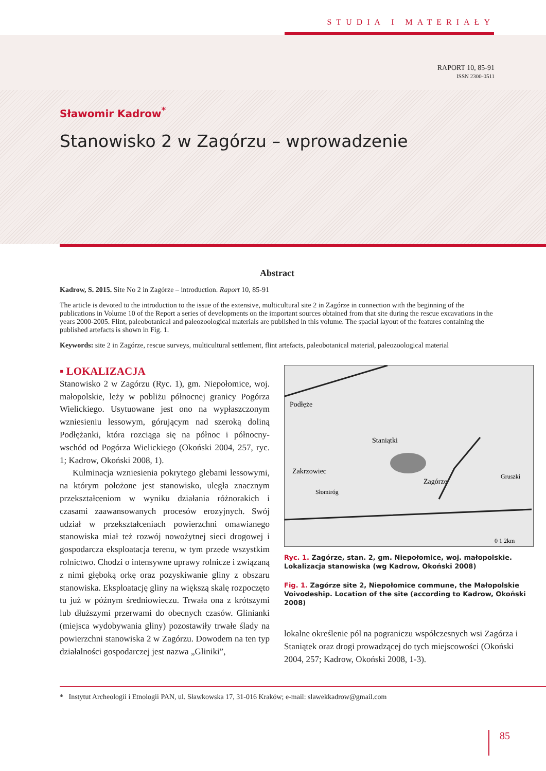STUDIA I MATERIAŁY
RAPORT 10, 85-91
ISSN 2300-0511
Sławomir Kadrow<sup>*</sup>
Stanowisko 2 w Zagórzu – wprowadzenie
Abstract
Kadrow, S. 2015. Site No 2 in Zagórze – introduction. Raport 10, 85-91
The article is devoted to the introduction to the issue of the extensive, multicultural site 2 in Zagórze in connection with the beginning of the publications in Volume 10 of the Report a series of developments on the important sources obtained from that site during the rescue excavations in the years 2000-2005. Flint, paleobotanical and paleozoological materials are published in this volume. The spacial layout of the features containing the published artefacts is shown in Fig. 1.
Keywords: site 2 in Zagórze, rescue surveys, multicultural settlement, flint artefacts, paleobotanical material, paleozoological material
▪ LOKALIZACJA
Stanowisko 2 w Zagórzu (Ryc. 1), gm. Niepołomice, woj. małopolskie, leży w pobliżu północnej granicy Pogórza Wielickiego. Usytuowane jest ono na wypłaszczonym wzniesieniu lessowym, górującym nad szeroką doliną Podłężanki, która rozciąga się na północ i północny-wschód od Pogórza Wielickiego (Okoński 2004, 257, ryc. 1; Kadrow, Okoński 2008, 1).
Kulminacja wzniesienia pokrytego glebami lessowymi, na którym położone jest stanowisko, uległa znacznym przekształceniom w wyniku działania różnorakich i czasami zaawansowanych procesów erozyjnych. Swój udział w przekształceniach powierzchni omawianego stanowiska miał też rozwój nowożytnej sieci drogowej i gospodarcza eksploatacja terenu, w tym przede wszystkim rolnictwo. Chodzi o intensywne uprawy rolnicze i związaną z nimi głęboką orkę oraz pozyskiwanie gliny z obszaru stanowiska. Eksploatację gliny na większą skalę rozpoczęto tu już w późnym średniowieczu. Trwała ona z krótszymi lub dłuższymi przerwami do obecnych czasów. Glinianki (miejsca wydobywania gliny) pozostawiły trwałe ślady na powierzchni stanowiska 2 w Zagórzu. Dowodem na ten typ działalności gospodarczej jest nazwa „Gliniki”,
Podłęże
Staniątki
Zakrzowiec
Zagórze
Gruszki
Słomiróg
0 1 2km
Ryc. 1. Zagórze, stan. 2, gm. Niepołomice, woj. małopolskie. Lokalizacja stanowiska (wg Kadrow, Okoński 2008)
Fig. 1. Zagórze site 2, Niepołomice commune, the Małopolskie Voivodeship. Location of the site (according to Kadrow, Okoński 2008)
lokalne określenie pól na pograniczu współczesnych wsi Zagórza i Staniątek oraz drogi prowadzącej do tych miejscowości (Okoński 2004, 257; Kadrow, Okoński 2008, 1-3).
* Instytut Archeologii i Etnologii PAN, ul. Sławkowska 17, 31-016 Kraków; e-mail: slawekkadrow@gmail.com
85